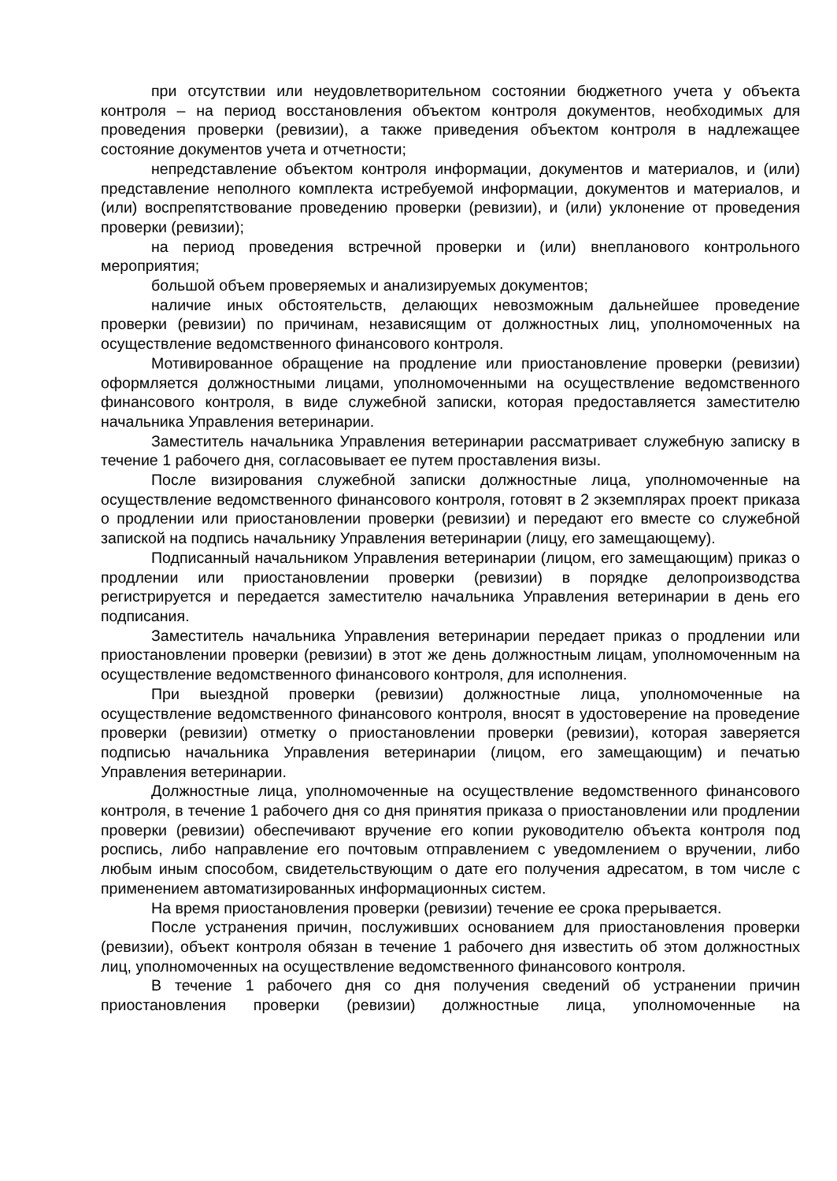при отсутствии или неудовлетворительном состоянии бюджетного учета у объекта контроля – на период восстановления объектом контроля документов, необходимых для проведения проверки (ревизии), а также приведения объектом контроля в надлежащее состояние документов учета и отчетности;
непредставление объектом контроля информации, документов и материалов, и (или) представление неполного комплекта истребуемой информации, документов и материалов, и (или) воспрепятствование проведению проверки (ревизии), и (или) уклонение от проведения проверки (ревизии);
на период проведения встречной проверки и (или) внепланового контрольного мероприятия;
большой объем проверяемых и анализируемых документов;
наличие иных обстоятельств, делающих невозможным дальнейшее проведение проверки (ревизии) по причинам, независящим от должностных лиц, уполномоченных на осуществление ведомственного финансового контроля.
Мотивированное обращение на продление или приостановление проверки (ревизии) оформляется должностными лицами, уполномоченными на осуществление ведомственного финансового контроля, в виде служебной записки, которая предоставляется заместителю начальника Управления ветеринарии.
Заместитель начальника Управления ветеринарии рассматривает служебную записку в течение 1 рабочего дня, согласовывает ее путем проставления визы.
После визирования служебной записки должностные лица, уполномоченные на осуществление ведомственного финансового контроля, готовят в 2 экземплярах проект приказа о продлении или приостановлении проверки (ревизии) и передают его вместе со служебной запиской на подпись начальнику Управления ветеринарии (лицу, его замещающему).
Подписанный начальником Управления ветеринарии (лицом, его замещающим) приказ о продлении или приостановлении проверки (ревизии) в порядке делопроизводства регистрируется и передается заместителю начальника Управления ветеринарии в день его подписания.
Заместитель начальника Управления ветеринарии передает приказ о продлении или приостановлении проверки (ревизии) в этот же день должностным лицам, уполномоченным на осуществление ведомственного финансового контроля, для исполнения.
При выездной проверки (ревизии) должностные лица, уполномоченные на осуществление ведомственного финансового контроля, вносят в удостоверение на проведение проверки (ревизии) отметку о приостановлении проверки (ревизии), которая заверяется подписью начальника Управления ветеринарии (лицом, его замещающим) и печатью Управления ветеринарии.
Должностные лица, уполномоченные на осуществление ведомственного финансового контроля, в течение 1 рабочего дня со дня принятия приказа о приостановлении или продлении проверки (ревизии) обеспечивают вручение его копии руководителю объекта контроля под роспись, либо направление его почтовым отправлением с уведомлением о вручении, либо любым иным способом, свидетельствующим о дате его получения адресатом, в том числе с применением автоматизированных информационных систем.
На время приостановления проверки (ревизии) течение ее срока прерывается.
После устранения причин, послуживших основанием для приостановления проверки (ревизии), объект контроля обязан в течение 1 рабочего дня известить об этом должностных лиц, уполномоченных на осуществление ведомственного финансового контроля.
В течение 1 рабочего дня со дня получения сведений об устранении причин приостановления проверки (ревизии) должностные лица, уполномоченные на